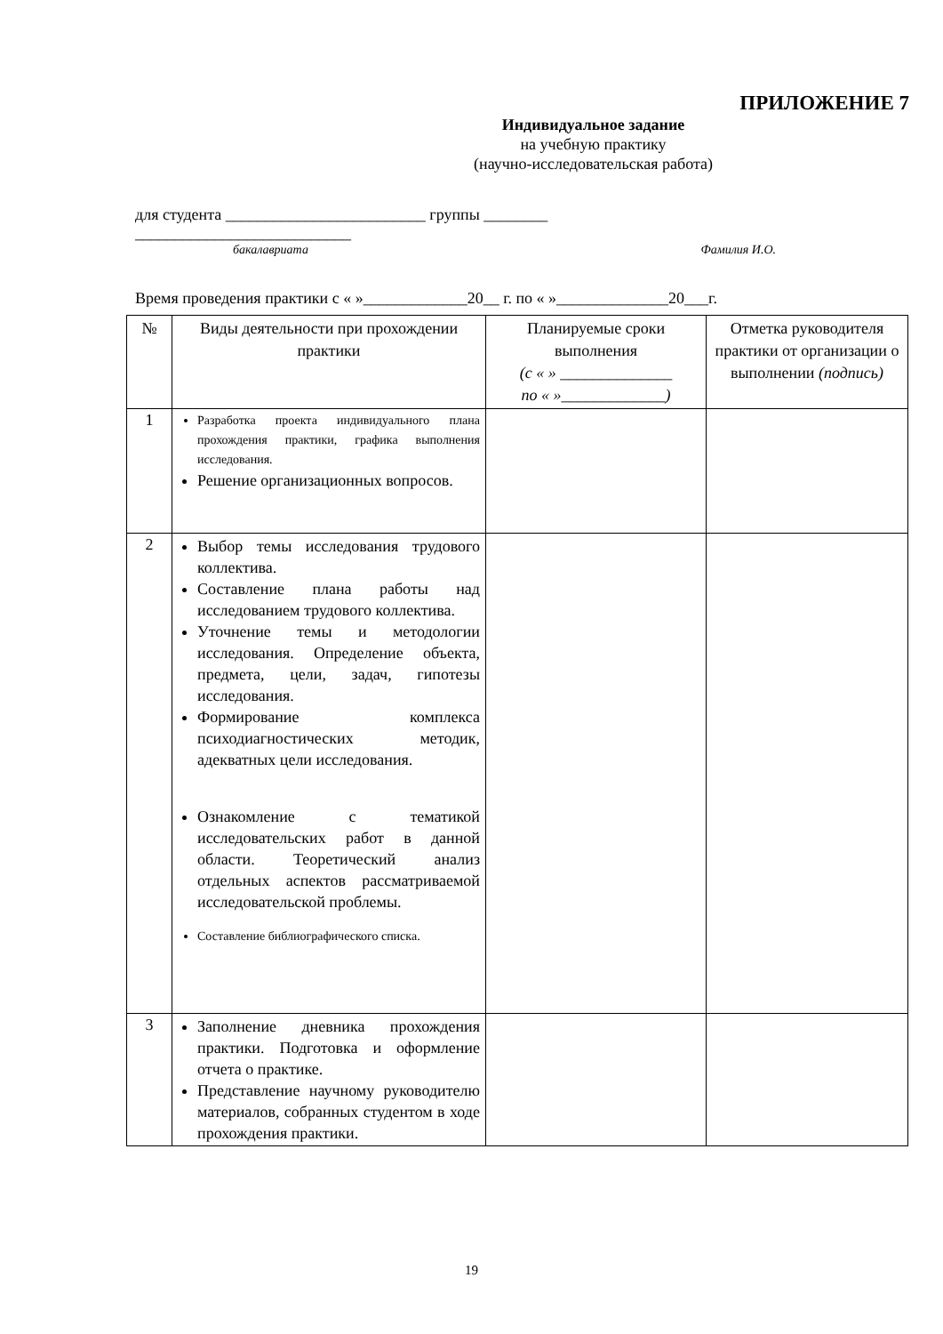ПРИЛОЖЕНИЕ 7
Индивидуальное задание
на учебную практику
(научно-исследовательская работа)
для студента _________________________ группы ________
___________________________
бакалавриата Фамилия И.О.
Время проведения практики с « »_____________20__ г. по « »______________20___г.
| № | Виды деятельности при прохождении практики | Планируемые сроки выполнения (с « » ______________ по « »_____________) | Отметка руководителя практики от организации о выполнении (подпись) |
| --- | --- | --- | --- |
| 1 | Разработка проекта индивидуального плана прохождения практики, графика выполнения исследования. Решение организационных вопросов. | | |
| 2 | Выбор темы исследования трудового коллектива. Составление плана работы над исследованием трудового коллектива. Уточнение темы и методологии исследования. Определение объекта, предмета, цели, задач, гипотезы исследования. Формирование комплекса психодиагностических методик, адекватных цели исследования. Ознакомление с тематикой исследовательских работ в данной области. Теоретический анализ отдельных аспектов рассматриваемой исследовательской проблемы. Составление библиографического списка. | | |
| 3 | Заполнение дневника прохождения практики. Подготовка и оформление отчета о практике. Представление научному руководителю материалов, собранных студентом в ходе прохождения практики. | | |
19